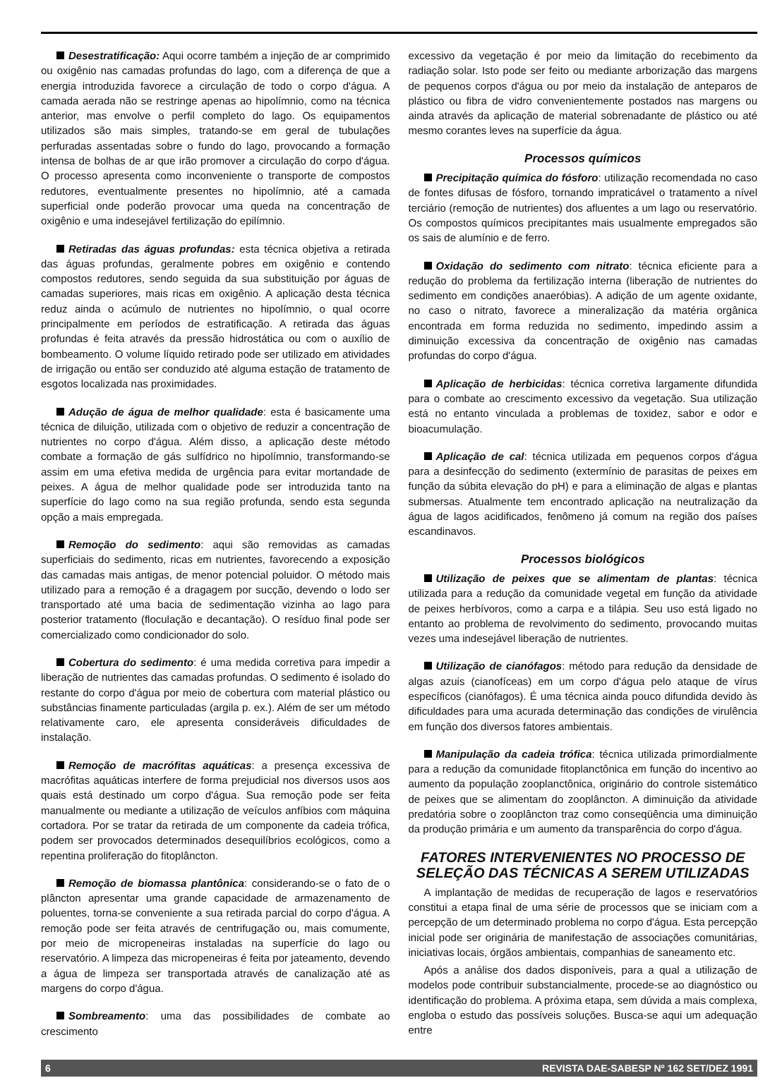Desestratificação: Aqui ocorre também a injeção de ar comprimido ou oxigênio nas camadas profundas do lago, com a diferença de que a energia introduzida favorece a circulação de todo o corpo d'água. A camada aerada não se restringe apenas ao hipolímnio, como na técnica anterior, mas envolve o perfil completo do lago. Os equipamentos utilizados são mais simples, tratando-se em geral de tubulações perfuradas assentadas sobre o fundo do lago, provocando a formação intensa de bolhas de ar que irão promover a circulação do corpo d'água. O processo apresenta como inconveniente o transporte de compostos redutores, eventualmente presentes no hipolímnio, até a camada superficial onde poderão provocar uma queda na concentração de oxigênio e uma indesejável fertilização do epilímnio.
Retiradas das águas profundas: esta técnica objetiva a retirada das águas profundas, geralmente pobres em oxigênio e contendo compostos redutores, sendo seguida da sua substituição por águas de camadas superiores, mais ricas em oxigênio. A aplicação desta técnica reduz ainda o acúmulo de nutrientes no hipolímnio, o qual ocorre principalmente em períodos de estratificação. A retirada das águas profundas é feita através da pressão hidrostática ou com o auxílio de bombeamento. O volume líquido retirado pode ser utilizado em atividades de irrigação ou então ser conduzido até alguma estação de tratamento de esgotos localizada nas proximidades.
Adução de água de melhor qualidade: esta é basicamente uma técnica de diluição, utilizada com o objetivo de reduzir a concentração de nutrientes no corpo d'água. Além disso, a aplicação deste método combate a formação de gás sulfídrico no hipolímnio, transformando-se assim em uma efetiva medida de urgência para evitar mortandade de peixes. A água de melhor qualidade pode ser introduzida tanto na superfície do lago como na sua região profunda, sendo esta segunda opção a mais empregada.
Remoção do sedimento: aqui são removidas as camadas superficiais do sedimento, ricas em nutrientes, favorecendo a exposição das camadas mais antigas, de menor potencial poluidor. O método mais utilizado para a remoção é a dragagem por sucção, devendo o lodo ser transportado até uma bacia de sedimentação vizinha ao lago para posterior tratamento (floculação e decantação). O resíduo final pode ser comercializado como condicionador do solo.
Cobertura do sedimento: é uma medida corretiva para impedir a liberação de nutrientes das camadas profundas. O sedimento é isolado do restante do corpo d'água por meio de cobertura com material plástico ou substâncias finamente particuladas (argila p. ex.). Além de ser um método relativamente caro, ele apresenta consideráveis dificuldades de instalação.
Remoção de macrófitas aquáticas: a presença excessiva de macrófitas aquáticas interfere de forma prejudicial nos diversos usos aos quais está destinado um corpo d'água. Sua remoção pode ser feita manualmente ou mediante a utilização de veículos anfíbios com máquina cortadora. Por se tratar da retirada de um componente da cadeia trófica, podem ser provocados determinados desequilíbrios ecológicos, como a repentina proliferação do fitoplâncton.
Remoção de biomassa plantônica: considerando-se o fato de o plâncton apresentar uma grande capacidade de armazenamento de poluentes, torna-se conveniente a sua retirada parcial do corpo d'água. A remoção pode ser feita através de centrifugação ou, mais comumente, por meio de micropeneiras instaladas na superfície do lago ou reservatório. A limpeza das micropeneiras é feita por jateamento, devendo a água de limpeza ser transportada através de canalização até as margens do corpo d'água.
Sombreamento: uma das possibilidades de combate ao crescimento
excessivo da vegetação é por meio da limitação do recebimento da radiação solar. Isto pode ser feito ou mediante arborização das margens de pequenos corpos d'água ou por meio da instalação de anteparos de plástico ou fibra de vidro convenientemente postados nas margens ou ainda através da aplicação de material sobrenadante de plástico ou até mesmo corantes leves na superfície da água.
Processos químicos
Precipitação química do fósforo: utilização recomendada no caso de fontes difusas de fósforo, tornando impraticável o tratamento a nível terciário (remoção de nutrientes) dos afluentes a um lago ou reservatório. Os compostos químicos precipitantes mais usualmente empregados são os sais de alumínio e de ferro.
Oxidação do sedimento com nitrato: técnica eficiente para a redução do problema da fertilização interna (liberação de nutrientes do sedimento em condições anaeróbias). A adição de um agente oxidante, no caso o nitrato, favorece a mineralização da matéria orgânica encontrada em forma reduzida no sedimento, impedindo assim a diminuição excessiva da concentração de oxigênio nas camadas profundas do corpo d'água.
Aplicação de herbicidas: técnica corretiva largamente difundida para o combate ao crescimento excessivo da vegetação. Sua utilização está no entanto vinculada a problemas de toxidez, sabor e odor e bioacumulação.
Aplicação de cal: técnica utilizada em pequenos corpos d'água para a desinfecção do sedimento (extermínio de parasitas de peixes em função da súbita elevação do pH) e para a eliminação de algas e plantas submersas. Atualmente tem encontrado aplicação na neutralização da água de lagos acidificados, fenômeno já comum na região dos países escandinavos.
Processos biológicos
Utilização de peixes que se alimentam de plantas: técnica utilizada para a redução da comunidade vegetal em função da atividade de peixes herbívoros, como a carpa e a tilápia. Seu uso está ligado no entanto ao problema de revolvimento do sedimento, provocando muitas vezes uma indesejável liberação de nutrientes.
Utilização de cianófagos: método para redução da densidade de algas azuis (cianofíceas) em um corpo d'água pelo ataque de vírus específicos (cianófagos). É uma técnica ainda pouco difundida devido às dificuldades para uma acurada determinação das condições de virulência em função dos diversos fatores ambientais.
Manipulação da cadeia trófica: técnica utilizada primordialmente para a redução da comunidade fitoplanctônica em função do incentivo ao aumento da população zooplanctônica, originário do controle sistemático de peixes que se alimentam do zooplâncton. A diminuição da atividade predatória sobre o zooplâncton traz como conseqüência uma diminuição da produção primária e um aumento da transparência do corpo d'água.
FATORES INTERVENIENTES NO PROCESSO DE SELEÇÃO DAS TÉCNICAS A SEREM UTILIZADAS
A implantação de medidas de recuperação de lagos e reservatórios constitui a etapa final de uma série de processos que se iniciam com a percepção de um determinado problema no corpo d'água. Esta percepção inicial pode ser originária de manifestação de associações comunitárias, iniciativas locais, órgãos ambientais, companhias de saneamento etc.
Após a análise dos dados disponíveis, para a qual a utilização de modelos pode contribuir substancialmente, procede-se ao diagnóstico ou identificação do problema. A próxima etapa, sem dúvida a mais complexa, engloba o estudo das possíveis soluções. Busca-se aqui um adequação entre
6 REVISTA DAE-SABESP Nº 162 SET/DEZ 1991